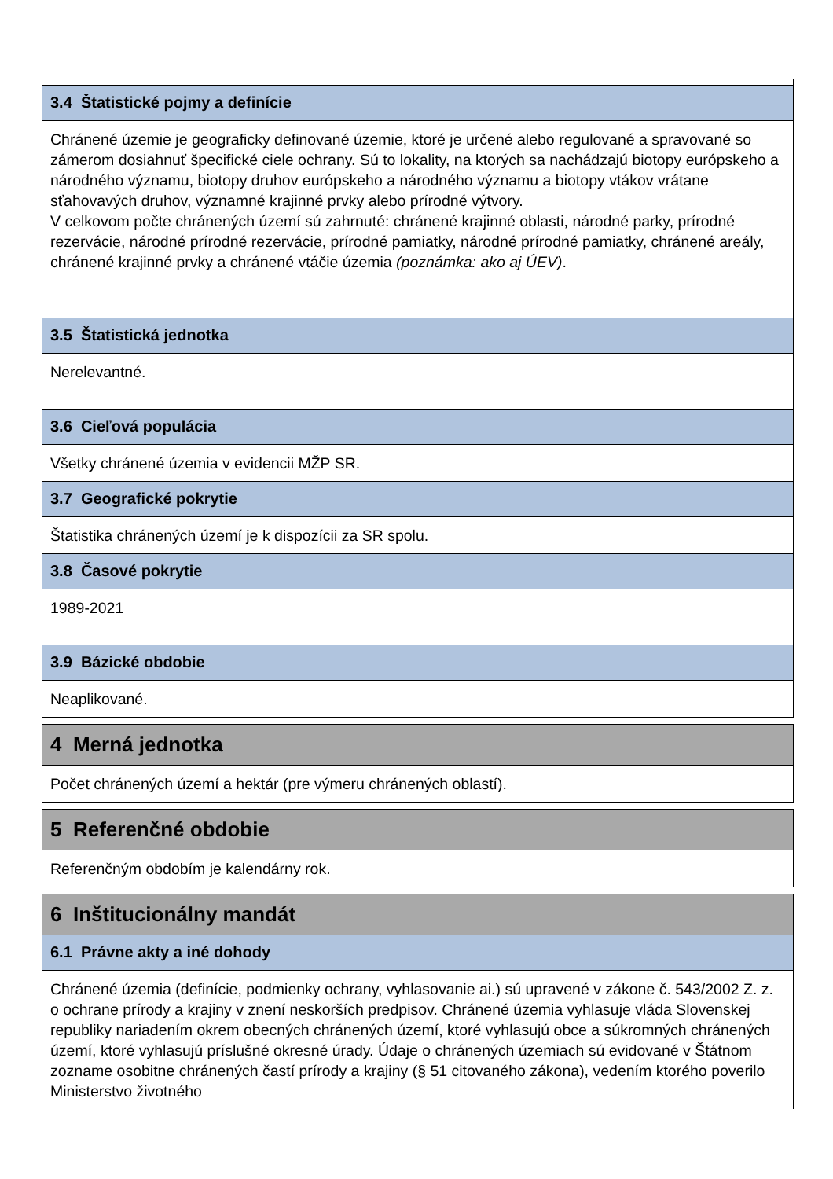3.4 Štatistické pojmy a definície
Chránené územie je geograficky definované územie, ktoré je určené alebo regulované a spravované so zámerom dosiahnuť špecifické ciele ochrany. Sú to lokality, na ktorých sa nachádzajú biotopy európskeho a národného významu, biotopy druhov európskeho a národného významu a biotopy vtákov vrátane sťahovavých druhov, významné krajinné prvky alebo prírodné výtvory.
V celkovom počte chránených území sú zahrnuté: chránené krajinné oblasti, národné parky, prírodné rezervácie, národné prírodné rezervácie, prírodné pamiatky, národné prírodné pamiatky, chránené areály, chránené krajinné prvky a chránené vtáčie územia (poznámka: ako aj ÚEV).
3.5 Štatistická jednotka
Nerelevantné.
3.6 Cieľová populácia
Všetky chránené územia v evidencii MŽP SR.
3.7 Geografické pokrytie
Štatistika chránených území je k dispozícii za SR spolu.
3.8 Časové pokrytie
1989-2021
3.9 Bázické obdobie
Neaplikované.
4 Merná jednotka
Počet chránených území a hektár (pre výmeru chránených oblastí).
5 Referenčné obdobie
Referenčným obdobím je kalendárny rok.
6 Inštitucionálny mandát
6.1 Právne akty a iné dohody
Chránené územia (definície, podmienky ochrany, vyhlasovanie ai.) sú upravené v zákone č. 543/2002 Z. z. o ochrane prírody a krajiny v znení neskorších predpisov. Chránené územia vyhlasuje vláda Slovenskej republiky nariadením okrem obecných chránených území, ktoré vyhlasujú obce a súkromných chránených území, ktoré vyhlasujú príslušné okresné úrady. Údaje o chránených územiach sú evidované v Štátnom zozname osobitne chránených častí prírody a krajiny (§ 51 citovaného zákona), vedením ktorého poverilo Ministerstvo životného